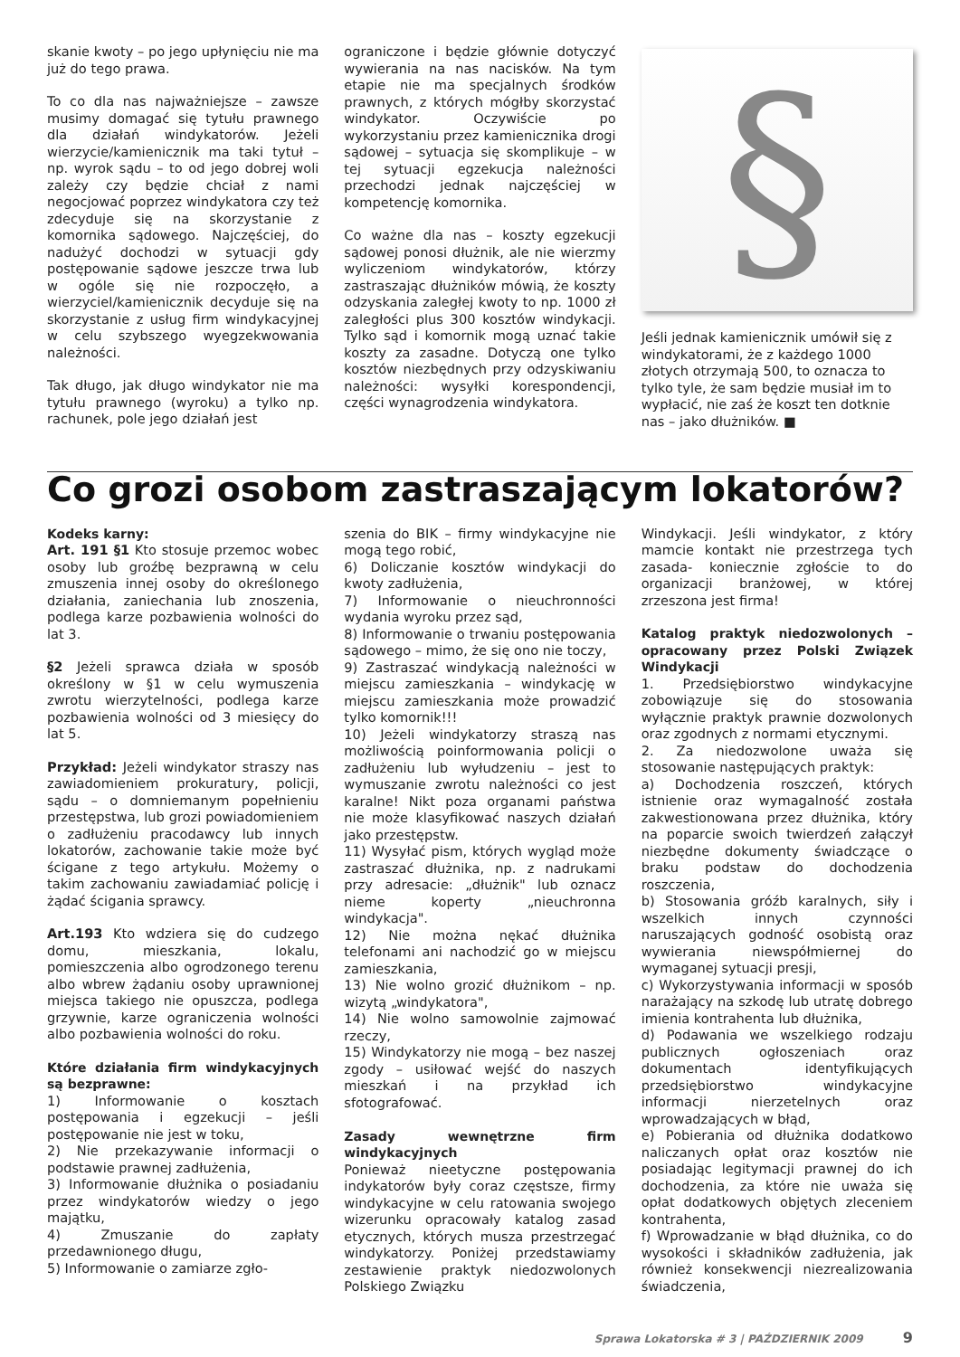skanie kwoty – po jego upłynięciu nie ma już do tego prawa.
To co dla nas najważniejsze – zawsze musimy domagać się tytułu prawnego dla działań windykatorów. Jeżeli wierzycie/kamienicznik ma taki tytuł – np. wyrok sądu – to od jego dobrej woli zależy czy będzie chciał z nami negocjować poprzez windykatora czy też zdecyduje się na skorzystanie z komornika sądowego. Najczęściej, do nadużyć dochodzi w sytuacji gdy postępowanie sądowe jeszcze trwa lub w ogóle się nie rozpoczęło, a wierzyciel/kamienicznik decyduje się na skorzystanie z usług firm windykacyjnej w celu szybszego wyegzekwowania należności.
Tak długo, jak długo windykator nie ma tytułu prawnego (wyroku) a tylko np. rachunek, pole jego działań jest
ograniczone i będzie głównie dotyczyć wywierania na nas nacisków. Na tym etapie nie ma specjalnych środków prawnych, z których mógłby skorzystać windykator. Oczywiście po wykorzystaniu przez kamienicznika drogi sądowej – sytuacja się skomplikuje – w tej sytuacji egzekucja należności przechodzi jednak najczęściej w kompetencję komornika.
Co ważne dla nas – koszty egzekucji sądowej ponosi dłużnik, ale nie wierzmy wyliczeniom windykatorów, którzy zastraszając dłużników mówią, że koszty odzyskania zaległej kwoty to np. 1000 zł zaległości plus 300 kosztów windykacji. Tylko sąd i komornik mogą uznać takie koszty za zasadne. Dotyczą one tylko kosztów niezbędnych przy odzyskiwaniu należności: wysyłki korespondencji, części wynagrodzenia windykatora.
§
Jeśli jednak kamienicznik umówił się z windykatorami, że z każdego 1000 złotych otrzymają 500, to oznacza to tylko tyle, że sam będzie musiał im to wypłacić, nie zaś że koszt ten dotknie nas – jako dłużników. ■
Co grozi osobom zastraszającym lokatorów?
Kodeks karny:
Art. 191 §1 Kto stosuje przemoc wobec osoby lub groźbę bezprawną w celu zmuszenia innej osoby do określonego działania, zaniechania lub znoszenia, podlega karze pozbawienia wolności do lat 3.
§2 Jeżeli sprawca działa w sposób określony w §1 w celu wymuszenia zwrotu wierzytelności, podlega karze pozbawienia wolności od 3 miesięcy do lat 5.
Przykład: Jeżeli windykator straszy nas zawiadomieniem prokuratury, policji, sądu – o domniemanym popełnieniu przestępstwa, lub grozi powiadomieniem o zadłużeniu pracodawcy lub innych lokatorów, zachowanie takie może być ścigane z tego artykułu. Możemy o takim zachowaniu zawiadamiać policję i żądać ścigania sprawcy.
Art.193 Kto wdziera się do cudzego domu, mieszkania, lokalu, pomieszczenia albo ogrodzonego terenu albo wbrew żądaniu osoby uprawnionej miejsca takiego nie opuszcza, podlega grzywnie, karze ograniczenia wolności albo pozbawienia wolności do roku.
Które działania firm windykacyjnych są bezprawne:
1) Informowanie o kosztach postępowania i egzekucji – jeśli postępowanie nie jest w toku,
2) Nie przekazywanie informacji o podstawie prawnej zadłużenia,
3) Informowanie dłużnika o posiadaniu przez windykatorów wiedzy o jego majątku,
4) Zmuszanie do zapłaty przedawnionego długu,
5) Informowanie o zamiarze zgło-
szenia do BIK – firmy windykacyjne nie mogą tego robić,
6) Doliczanie kosztów windykacji do kwoty zadłużenia,
7) Informowanie o nieuchronności wydania wyroku przez sąd,
8) Informowanie o trwaniu postępowania sądowego – mimo, że się ono nie toczy,
9) Zastraszać windykacją należności w miejscu zamieszkania – windykację w miejscu zamieszkania może prowadzić tylko komornik!!!
10) Jeżeli windykatorzy straszą nas możliwością poinformowania policji o zadłużeniu lub wyłudzeniu – jest to wymuszanie zwrotu należności co jest karalne! Nikt poza organami państwa nie może klasyfikować naszych działań jako przestępstw.
11) Wysyłać pism, których wygląd może zastraszać dłużnika, np. z nadrukami przy adresacie: „dłużnik" lub oznacz nieme koperty „nieuchronna windykacja".
12) Nie można nękać dłużnika telefonami ani nachodzić go w miejscu zamieszkania,
13) Nie wolno grozić dłużnikom – np. wizytą „windykatora",
14) Nie wolno samowolnie zajmować rzeczy,
15) Windykatorzy nie mogą – bez naszej zgody – usiłować wejść do naszych mieszkań i na przykład ich sfotografować.
Zasady wewnętrzne firm windykacyjnych
Ponieważ nieetyczne postępowania indykatorów były coraz częstsze, firmy windykacyjne w celu ratowania swojego wizerunku opracowały katalog zasad etycznych, których musza przestrzegać windykatorzy. Poniżej przedstawiamy zestawienie praktyk niedozwolonych Polskiego Związku
Windykacji. Jeśli windykator, z który mamcie kontakt nie przestrzega tych zasada- koniecznie zgłoście to do organizacji branżowej, w której zrzeszona jest firma!
Katalog praktyk niedozwolonych – opracowany przez Polski Związek Windykacji
1. Przedsiębiorstwo windykacyjne zobowiązuje się do stosowania wyłącznie praktyk prawnie dozwolonych oraz zgodnych z normami etycznymi.
2. Za niedozwolone uważa się stosowanie następujących praktyk:
a) Dochodzenia roszczeń, których istnienie oraz wymagalność została zakwestionowana przez dłużnika, który na poparcie swoich twierdzeń załączył niezbędne dokumenty świadczące o braku podstaw do dochodzenia roszczenia,
b) Stosowania gróźb karalnych, siły i wszelkich innych czynności naruszających godność osobistą oraz wywierania niewspółmiernej do wymaganej sytuacji presji,
c) Wykorzystywania informacji w sposób narażający na szkodę lub utratę dobrego imienia kontrahenta lub dłużnika,
d) Podawania we wszelkiego rodzaju publicznych ogłoszeniach oraz dokumentach identyfikujących przedsiębiorstwo windykacyjne informacji nierzetelnych oraz wprowadzających w błąd,
e) Pobierania od dłużnika dodatkowo naliczanych opłat oraz kosztów nie posiadając legitymacji prawnej do ich dochodzenia, za które nie uważa się opłat dodatkowych objętych zleceniem kontrahenta,
f) Wprowadzanie w błąd dłużnika, co do wysokości i składników zadłużenia, jak również konsekwencji niezrealizowania świadczenia,
Sprawa Lokatorska # 3 | PAŹDZIERNIK 2009 9